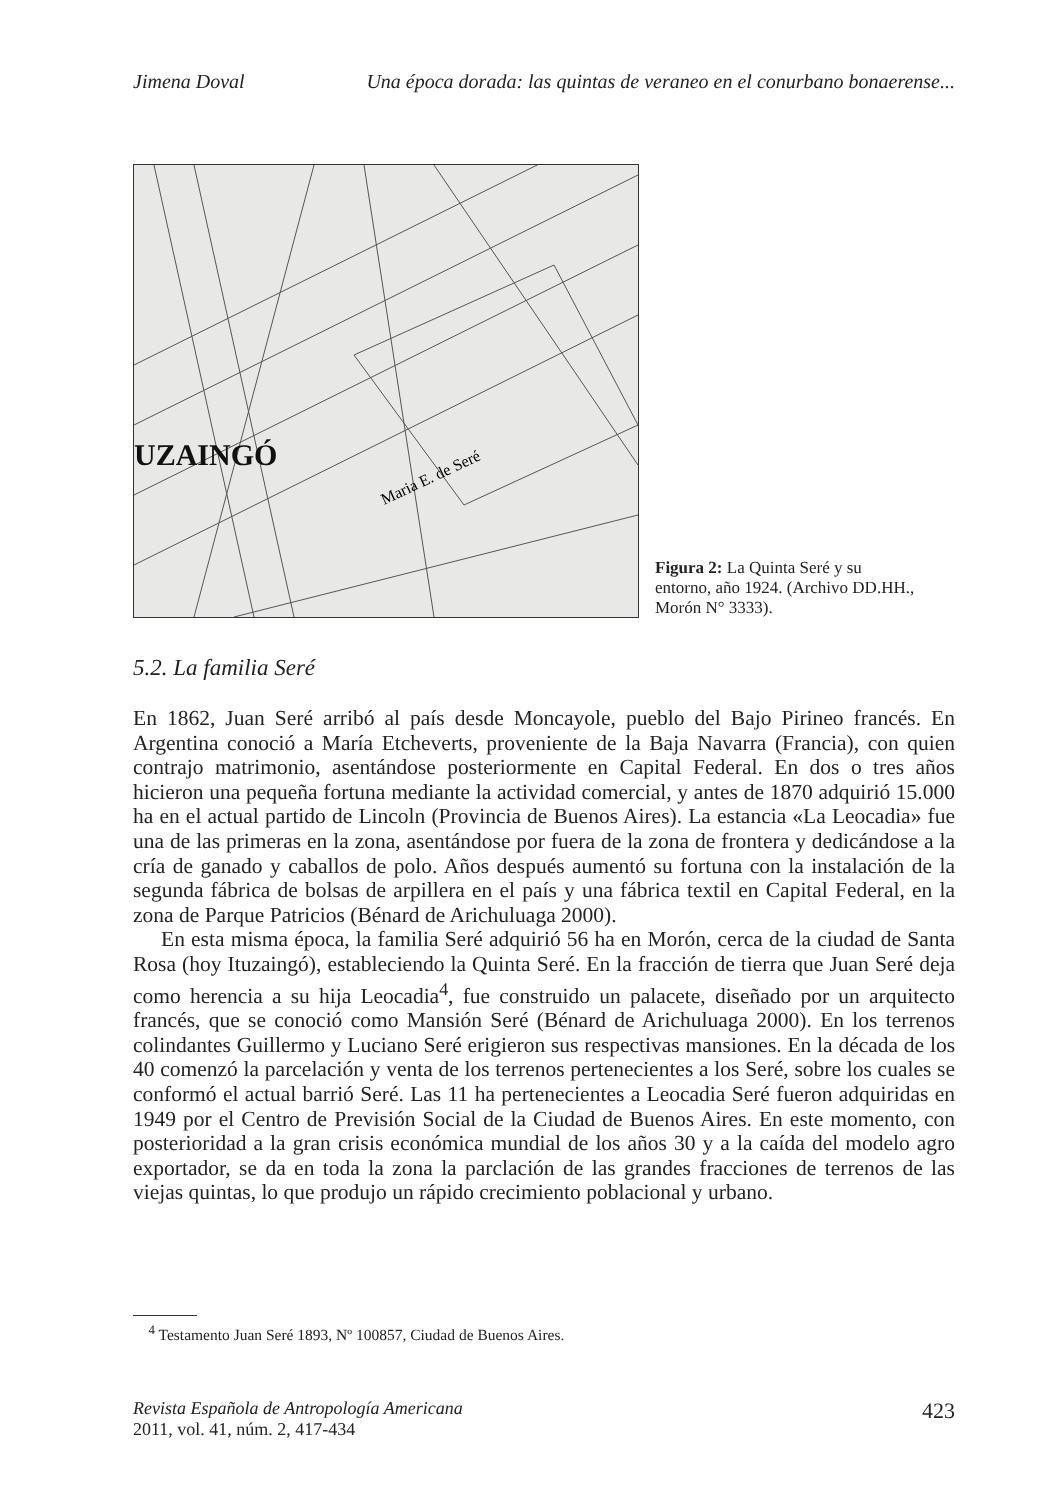Jimena Doval Una época dorada: las quintas de veraneo en el conurbano bonaerense...
UZAINGÓ
Maria E. de Seré
Figura 2: La Quinta Seré y su entorno, año 1924. (Archivo DD.HH., Morón N° 3333).
5.2. La familia Seré
En 1862, Juan Seré arribó al país desde Moncayole, pueblo del Bajo Pirineo francés. En Argentina conoció a María Etcheverts, proveniente de la Baja Navarra (Francia), con quien contrajo matrimonio, asentándose posteriormente en Capital Federal. En dos o tres años hicieron una pequeña fortuna mediante la actividad comercial, y antes de 1870 adquirió 15.000 ha en el actual partido de Lincoln (Provincia de Buenos Aires). La estancia «La Leocadia» fue una de las primeras en la zona, asentándose por fuera de la zona de frontera y dedicándose a la cría de ganado y caballos de polo. Años después aumentó su fortuna con la instalación de la segunda fábrica de bolsas de arpillera en el país y una fábrica textil en Capital Federal, en la zona de Parque Patricios (Bénard de Arichuluaga 2000).
En esta misma época, la familia Seré adquirió 56 ha en Morón, cerca de la ciudad de Santa Rosa (hoy Ituzaingó), estableciendo la Quinta Seré. En la fracción de tierra que Juan Seré deja como herencia a su hija Leocadia<sup>4</sup>, fue construido un palacete, diseñado por un arquitecto francés, que se conoció como Mansión Seré (Bénard de Arichuluaga 2000). En los terrenos colindantes Guillermo y Luciano Seré erigieron sus respectivas mansiones. En la década de los 40 comenzó la parcelación y venta de los terrenos pertenecientes a los Seré, sobre los cuales se conformó el actual barrió Seré. Las 11 ha pertenecientes a Leocadia Seré fueron adquiridas en 1949 por el Centro de Previsión Social de la Ciudad de Buenos Aires. En este momento, con posterioridad a la gran crisis económica mundial de los años 30 y a la caída del modelo agro exportador, se da en toda la zona la parclación de las grandes fracciones de terrenos de las viejas quintas, lo que produjo un rápido crecimiento poblacional y urbano.
<sup>4</sup> Testamento Juan Seré 1893, Nº 100857, Ciudad de Buenos Aires.
Revista Española de Antropología Americana
2011, vol. 41, núm. 2, 417-434
423